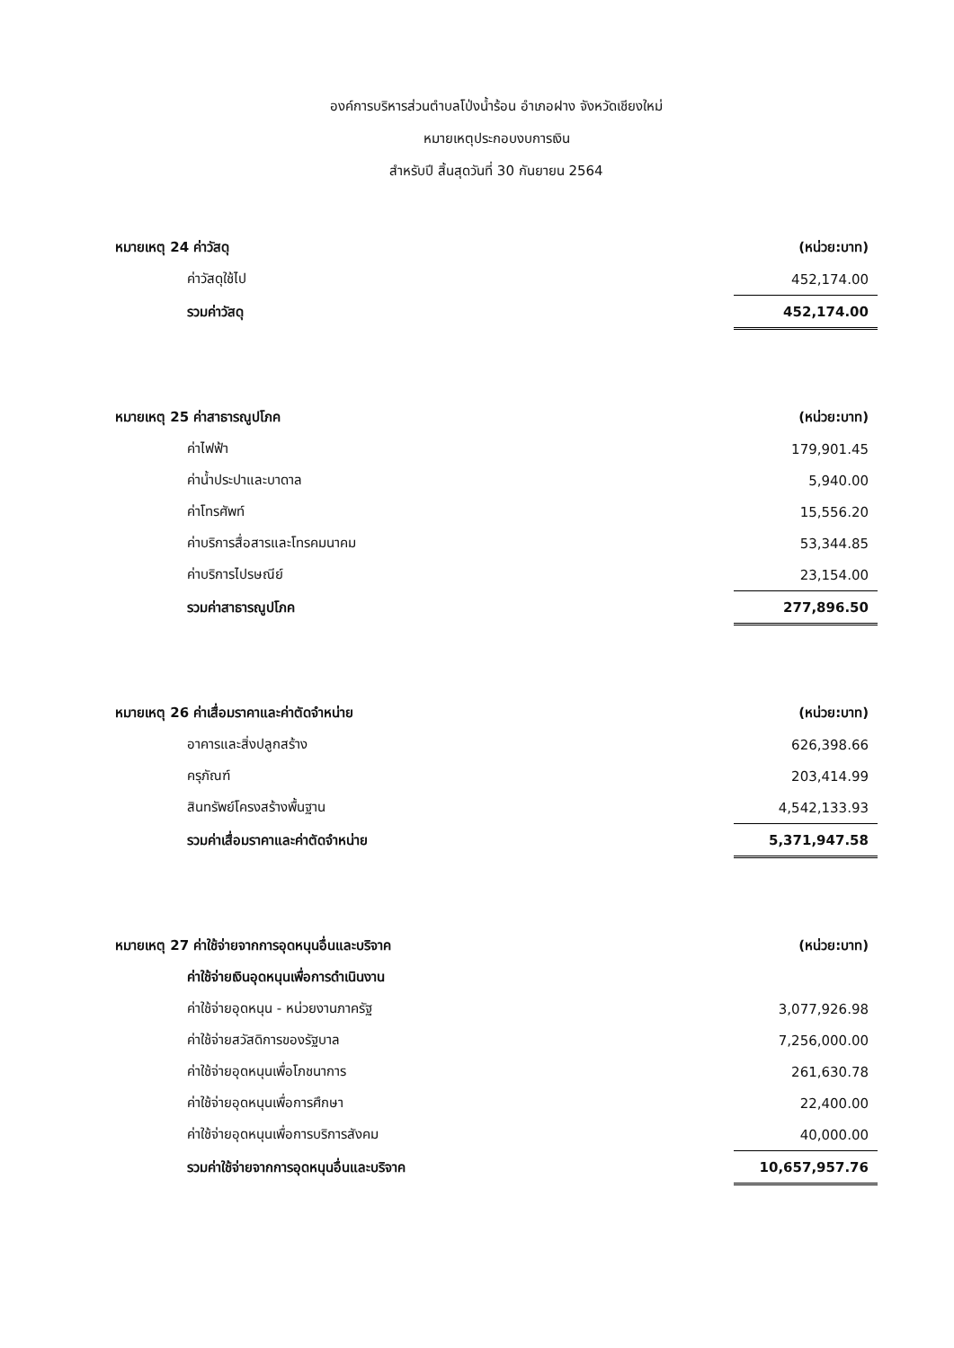องค์การบริหารส่วนตำบลโป่งน้ำร้อน อำเภอฝาง จังหวัดเชียงใหม่
หมายเหตุประกอบงบการเงิน
สำหรับปี สิ้นสุดวันที่ 30 กันยายน 2564
| หมายเหตุ 24 ค่าวัสดุ | (หน่วย:บาท) |
| ค่าวัสดุใช้ไป | 452,174.00 |
| รวมค่าวัสดุ | 452,174.00 |
| หมายเหตุ 25 ค่าสาธารณูปโภค | (หน่วย:บาท) |
| ค่าไฟฟ้า | 179,901.45 |
| ค่าน้ำประปาและบาดาล | 5,940.00 |
| ค่าโทรศัพท์ | 15,556.20 |
| ค่าบริการสื่อสารและโทรคมนาคม | 53,344.85 |
| ค่าบริการไปรษณีย์ | 23,154.00 |
| รวมค่าสาธารณูปโภค | 277,896.50 |
| หมายเหตุ 26 ค่าเสื่อมราคาและค่าตัดจำหน่าย | (หน่วย:บาท) |
| อาคารและสิ่งปลูกสร้าง | 626,398.66 |
| ครุภัณฑ์ | 203,414.99 |
| สินทรัพย์โครงสร้างพื้นฐาน | 4,542,133.93 |
| รวมค่าเสื่อมราคาและค่าตัดจำหน่าย | 5,371,947.58 |
| หมายเหตุ 27 ค่าใช้จ่ายจากการอุดหนุนอื่นและบริจาค | (หน่วย:บาท) |
| ค่าใช้จ่ายเงินอุดหนุนเพื่อการดำเนินงาน | |
| ค่าใช้จ่ายอุดหนุน - หน่วยงานภาครัฐ | 3,077,926.98 |
| ค่าใช้จ่ายสวัสดิการของรัฐบาล | 7,256,000.00 |
| ค่าใช้จ่ายอุดหนุนเพื่อโภชนาการ | 261,630.78 |
| ค่าใช้จ่ายอุดหนุนเพื่อการศึกษา | 22,400.00 |
| ค่าใช้จ่ายอุดหนุนเพื่อการบริการสังคม | 40,000.00 |
| รวมค่าใช้จ่ายจากการอุดหนุนอื่นและบริจาค | 10,657,957.76 |